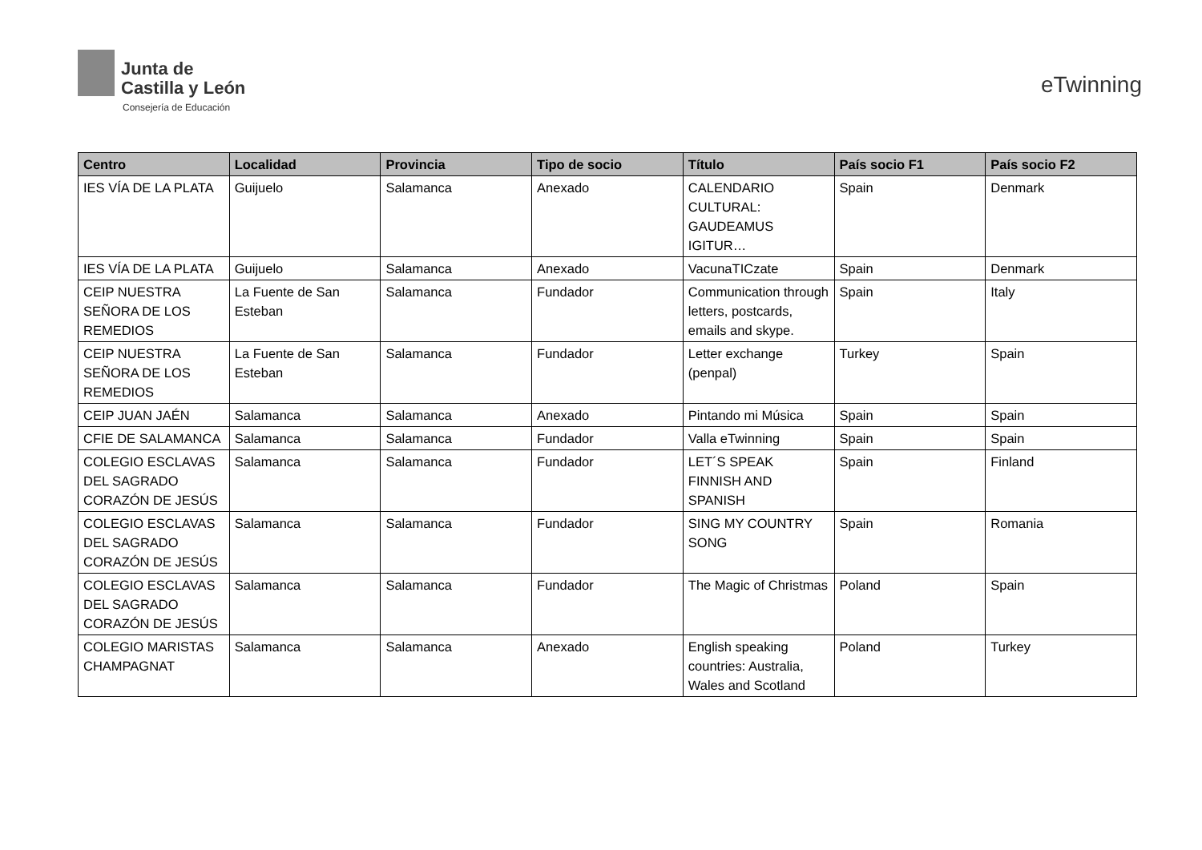Junta de
Castilla y León
Consejería de Educación
eTwinning
| Centro | Localidad | Provincia | Tipo de socio | Título | País socio F1 | País socio F2 |
| --- | --- | --- | --- | --- | --- | --- |
| IES VÍA DE LA PLATA | Guijuelo | Salamanca | Anexado | CALENDARIO CULTURAL: GAUDEAMUS IGITUR… | Spain | Denmark |
| IES VÍA DE LA PLATA | Guijuelo | Salamanca | Anexado | VacunaTICzate | Spain | Denmark |
| CEIP NUESTRA SEÑORA DE LOS REMEDIOS | La Fuente de San Esteban | Salamanca | Fundador | Communication through letters, postcards, emails and skype. | Spain | Italy |
| CEIP NUESTRA SEÑORA DE LOS REMEDIOS | La Fuente de San Esteban | Salamanca | Fundador | Letter exchange (penpal) | Turkey | Spain |
| CEIP JUAN JAÉN | Salamanca | Salamanca | Anexado | Pintando mi Música | Spain | Spain |
| CFIE DE SALAMANCA | Salamanca | Salamanca | Fundador | Valla eTwinning | Spain | Spain |
| COLEGIO ESCLAVAS DEL SAGRADO CORAZÓN DE JESÚS | Salamanca | Salamanca | Fundador | LET´S SPEAK FINNISH AND SPANISH | Spain | Finland |
| COLEGIO ESCLAVAS DEL SAGRADO CORAZÓN DE JESÚS | Salamanca | Salamanca | Fundador | SING MY COUNTRY SONG | Spain | Romania |
| COLEGIO ESCLAVAS DEL SAGRADO CORAZÓN DE JESÚS | Salamanca | Salamanca | Fundador | The Magic of Christmas | Poland | Spain |
| COLEGIO MARISTAS CHAMPAGNAT | Salamanca | Salamanca | Anexado | English speaking countries: Australia, Wales and Scotland | Poland | Turkey |